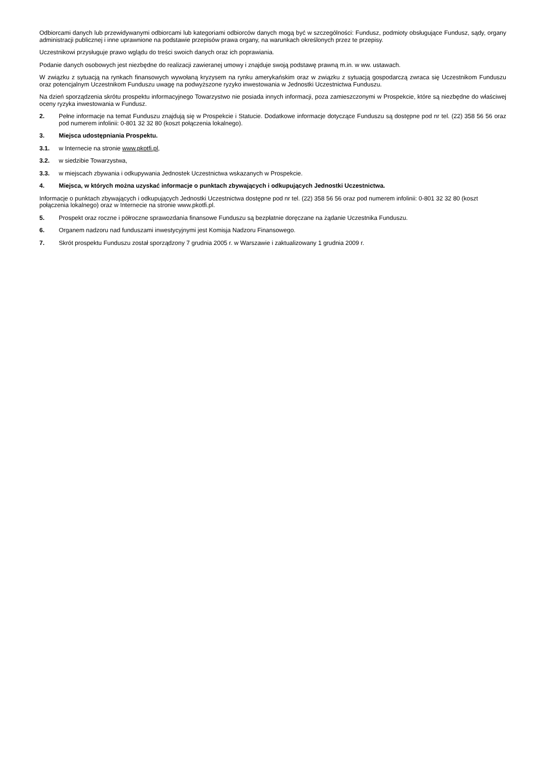Odbiorcami danych lub przewidywanymi odbiorcami lub kategoriami odbiorców danych mogą być w szczególności: Fundusz, podmioty obsługujące Fundusz, sądy, organy administracji publicznej i inne uprawnione na podstawie przepisów prawa organy, na warunkach określonych przez te przepisy.
Uczestnikowi przysługuje prawo wglądu do treści swoich danych oraz ich poprawiania.
Podanie danych osobowych jest niezbędne do realizacji zawieranej umowy i znajduje swoją podstawę prawną m.in. w ww. ustawach.
W związku z sytuacją na rynkach finansowych wywołaną kryzysem na rynku amerykańskim oraz w związku z sytuacją gospodarczą zwraca się Uczestnikom Funduszu oraz potencjalnym Uczestnikom Funduszu uwagę na podwyższone ryzyko inwestowania w Jednostki Uczestnictwa Funduszu.
Na dzień sporządzenia skrótu prospektu informacyjnego Towarzystwo nie posiada innych informacji, poza zamieszczonymi w Prospekcie, które są niezbędne do właściwej oceny ryzyka inwestowania w Fundusz.
2. Pełne informacje na temat Funduszu znajdują się w Prospekcie i Statucie. Dodatkowe informacje dotyczące Funduszu są dostępne pod nr tel. (22) 358 56 56 oraz pod numerem infolinii: 0-801 32 32 80 (koszt połączenia lokalnego).
3. Miejsca udostępniania Prospektu.
3.1. w Internecie na stronie www.pkotfi.pl,
3.2. w siedzibie Towarzystwa,
3.3. w miejscach zbywania i odkupywania Jednostek Uczestnictwa wskazanych w Prospekcie.
4. Miejsca, w których można uzyskać informacje o punktach zbywających i odkupujących Jednostki Uczestnictwa.
Informacje o punktach zbywających i odkupujących Jednostki Uczestnictwa dostępne pod nr tel. (22) 358 56 56 oraz pod numerem infolinii: 0-801 32 32 80 (koszt połączenia lokalnego) oraz w Internecie na stronie www.pkotfi.pl.
5. Prospekt oraz roczne i półroczne sprawozdania finansowe Funduszu są bezpłatnie doręczane na żądanie Uczestnika Funduszu.
6. Organem nadzoru nad funduszami inwestycyjnymi jest Komisja Nadzoru Finansowego.
7. Skrót prospektu Funduszu został sporządzony 7 grudnia 2005 r. w Warszawie i zaktualizowany 1 grudnia 2009 r.